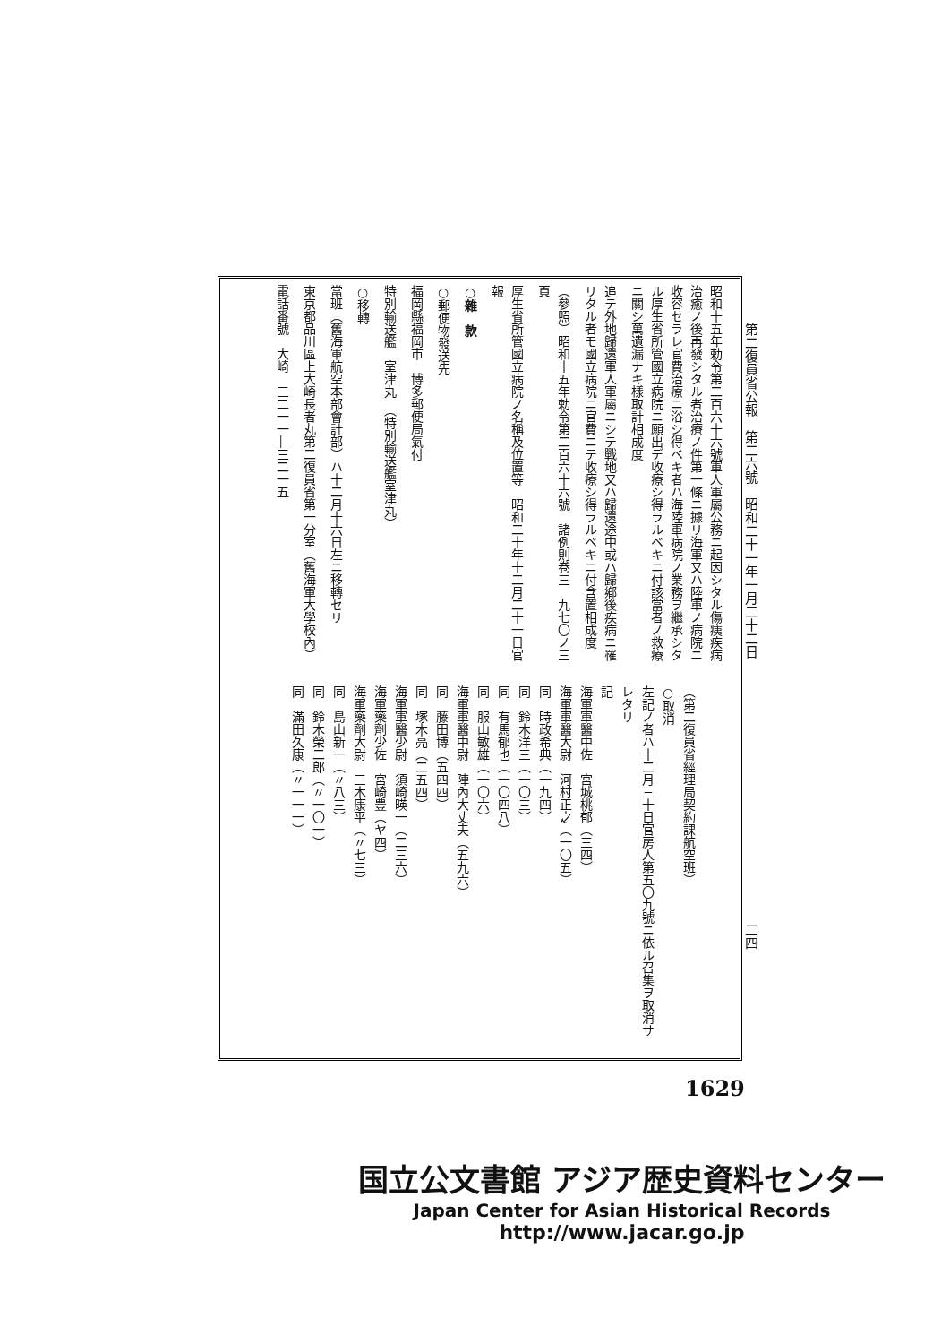第二復員省公報　第二六號　昭和二十一年一月二十二日
昭和十五年勅令第二百六十六號軍人軍屬公務ニ起因シタル傷痍疾病治癒ノ後再發シタル者治療ノ件第一條ニ據リ海軍又ハ陸軍ノ病院ニ收容セラレ官費治療ニ浴シ得ベキ者ハ海陸軍病院ノ業務ヲ繼承シタル厚生省所管國立病院ニ願出デ收療シ得ラルベキニ付該當者ノ救療ニ關シ萬遺漏ナキ樣取計相成度
追テ外地歸還軍人軍屬ニシテ戰地又ハ歸還途中或ハ歸鄕後疾病ニ罹リタル者モ國立病院ニ官費ニテ收療シ得ラルベキニ付含置相成度
（參照）昭和十五年勅令第二百六十六號　諸例則卷三　九七〇ノ三頁
厚生省所管國立病院ノ名稱及位置等　昭和二十年十二月二十一日官報
○雜　款
○郵便物發送先
福岡縣福岡市　博多郵便局氣付
特別輸送艦　室津丸　（特別輸送艦室津丸）
○移轉
當班（舊海軍航空本部會計部）ハ十二月十六日左ニ移轉セリ
東京都品川區上大崎長者丸第二復員省第一分室（舊海軍大學校內）
電話番號　大崎　三二一一―三二一五
二四
（第二復員省經理局契約課航空班）
○取消
左記ノ者ハ十二月三十日官房人第五〇九號ニ依ル召集ヲ取消サレタリ
記
海軍軍醫中佐　宮城桃郁（三四）
海軍軍醫大尉　河村正之（一〇五）
同　時政希典（一九四）
同　鈴木洋三（一〇三）
同　有馬郁也（一〇四八）
同　服山敏雄（一〇六）
海軍軍醫中尉　陣內大丈夫（五九六）
同　藤田博（五四四）
同　塚木亮（二五四）
海軍軍醫少尉　須崎暎一（二三六）
海軍藥劑少佐　宮崎豊（ヤ四）
海軍藥劑大尉　三木康平（〃七三）
同　島山新一（〃八三）
同　鈴木榮二郎（〃一〇一）
同　滿田久康（〃一一一）
1629
国立公文書館 アジア歴史資料センター
Japan Center for Asian Historical Records
http://www.jacar.go.jp